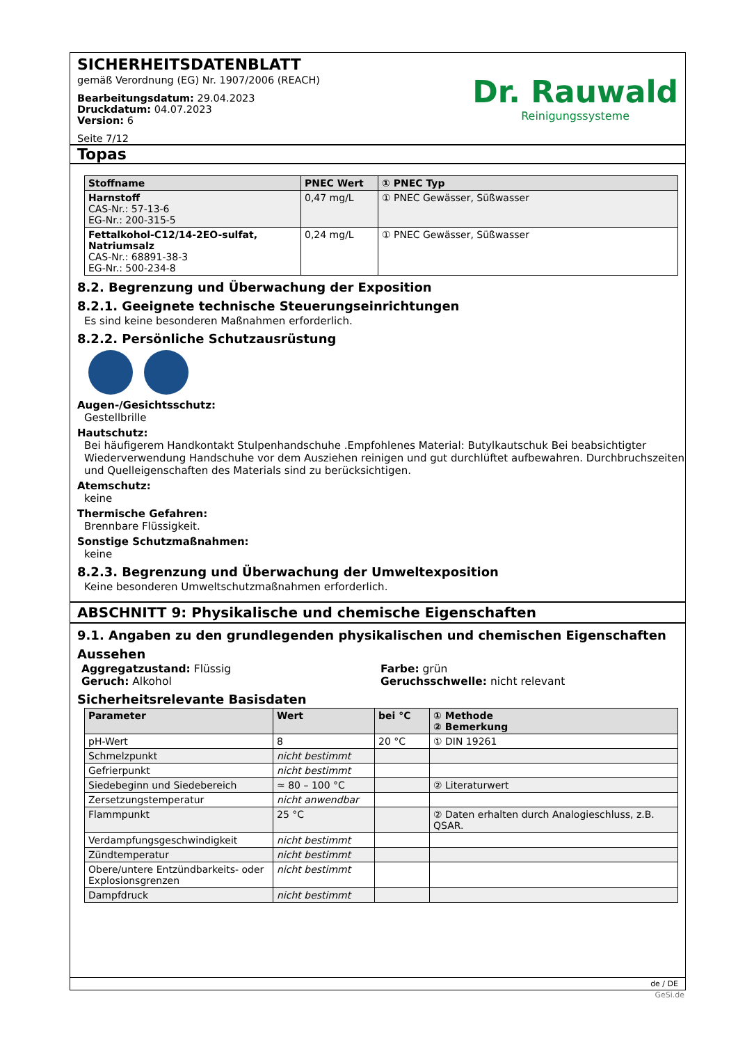SICHERHEITSDATENBLATT
gemäß Verordnung (EG) Nr. 1907/2006 (REACH)
Bearbeitungsdatum: 29.04.2023
Druckdatum: 04.07.2023
Version: 6
Seite 7/12
Dr. Rauwald
Reinigungssysteme
Topas
| Stoffname | PNEC Wert | ① PNEC Typ |
| --- | --- | --- |
| Harnstoff CAS-Nr.: 57-13-6 EG-Nr.: 200-315-5 | 0,47 mg/L | ① PNEC Gewässer, Süßwasser |
| Fettalkohol-C12/14-2EO-sulfat, Natriumsalz CAS-Nr.: 68891-38-3 EG-Nr.: 500-234-8 | 0,24 mg/L | ① PNEC Gewässer, Süßwasser |
8.2. Begrenzung und Überwachung der Exposition
8.2.1. Geeignete technische Steuerungseinrichtungen
Es sind keine besonderen Maßnahmen erforderlich.
8.2.2. Persönliche Schutzausrüstung
Augen-/Gesichtsschutz:
Gestellbrille
Hautschutz:
Bei häufigerem Handkontakt Stulpenhandschuhe .Empfohlenes Material: Butylkautschuk Bei beabsichtigter Wiederverwendung Handschuhe vor dem Ausziehen reinigen und gut durchlüftet aufbewahren. Durchbruchszeiten und Quelleigenschaften des Materials sind zu berücksichtigen.
Atemschutz:
keine
Thermische Gefahren:
Brennbare Flüssigkeit.
Sonstige Schutzmaßnahmen:
keine
8.2.3. Begrenzung und Überwachung der Umweltexposition
Keine besonderen Umweltschutzmaßnahmen erforderlich.
ABSCHNITT 9: Physikalische und chemische Eigenschaften
9.1. Angaben zu den grundlegenden physikalischen und chemischen Eigenschaften
Aussehen
Aggregatzustand: Flüssig
Geruch: Alkohol
Farbe: grün
Geruchsschwelle: nicht relevant
Sicherheitsrelevante Basisdaten
| Parameter | Wert | bei °C | ① Methode ② Bemerkung |
| --- | --- | --- | --- |
| pH-Wert | 8 | 20 °C | ① DIN 19261 |
| Schmelzpunkt | nicht bestimmt | | |
| Gefrierpunkt | nicht bestimmt | | |
| Siedebeginn und Siedebereich | ≈ 80 – 100 °C | | ② Literaturwert |
| Zersetzungstemperatur | nicht anwendbar | | |
| Flammpunkt | 25 °C | | ② Daten erhalten durch Analogieschluss, z.B. QSAR. |
| Verdampfungsgeschwindigkeit | nicht bestimmt | | |
| Zündtemperatur | nicht bestimmt | | |
| Obere/untere Entzündbarkeits- oder Explosionsgrenzen | nicht bestimmt | | |
| Dampfdruck | nicht bestimmt | | |
de / DE
GeSi.de